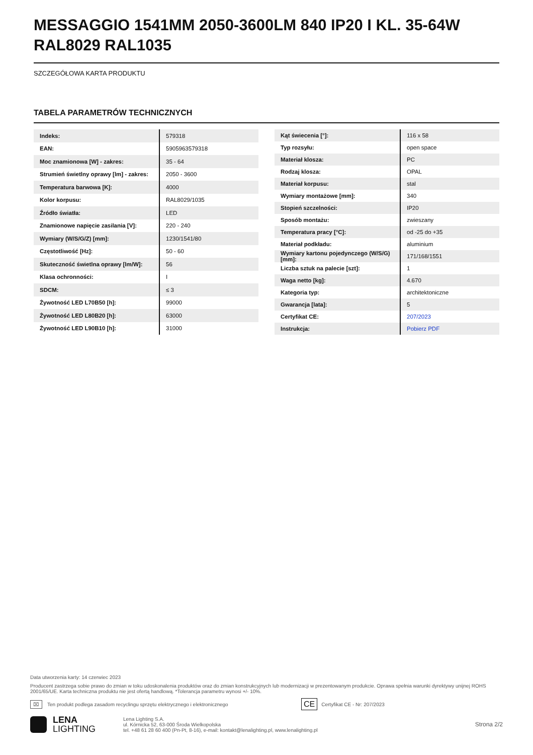MESSAGGIO 1541MM 2050-3600LM 840 IP20 I KL. 35-64W RAL8029 RAL1035
SZCZEGÓŁOWA KARTA PRODUKTU
TABELA PARAMETRÓW TECHNICZNYCH
| Indeks: | 579318 |
| EAN: | 5905963579318 |
| Moc znamionowa [W] - zakres: | 35 - 64 |
| Strumień świetlny oprawy [lm] - zakres: | 2050 - 3600 |
| Temperatura barwowa [K]: | 4000 |
| Kolor korpusu: | RAL8029/1035 |
| Źródło światła: | LED |
| Znamionowe napięcie zasilania [V]: | 220 - 240 |
| Wymiary (W/S/G/Z) [mm]: | 1230/1541/80 |
| Częstotliwość [Hz]: | 50 - 60 |
| Skuteczność świetlna oprawy [lm/W]: | 56 |
| Klasa ochronności: | I |
| SDCM: | ≤ 3 |
| Żywotność LED L70B50 [h]: | 99000 |
| Żywotność LED L80B20 [h]: | 63000 |
| Żywotność LED L90B10 [h]: | 31000 |
| Kąt świecenia [°]: | 116 x 58 |
| Typ rozsyłu: | open space |
| Materiał klosza: | PC |
| Rodzaj klosza: | OPAL |
| Materiał korpusu: | stal |
| Wymiary montażowe [mm]: | 340 |
| Stopień szczelności: | IP20 |
| Sposób montażu: | zwieszany |
| Temperatura pracy [°C]: | od -25 do +35 |
| Materiał podkładu: | aluminium |
| Wymiary kartonu pojedynczego (W/S/G) [mm]: | 171/168/1551 |
| Liczba sztuk na palecie [szt]: | 1 |
| Waga netto [kg]: | 4.670 |
| Kategoria typ: | architektoniczne |
| Gwarancja [lata]: | 5 |
| Certyfikat CE: | 207/2023 |
| Instrukcja: | Pobierz PDF |
Data utworzenia karty: 14 czerwiec 2023
Producent zastrzega sobie prawo do zmian w toku udoskonalenia produktów oraz do zmian konstrukcyjnych lub modernizacji w prezentowanym produkcie. Oprawa spełnia warunki dyrektywy unijnej ROHS 2001/65/UE. Karta techniczna produktu nie jest ofertą handlową. *Tolerancja parametru wynosi +/- 10%.
⌧ Ten produkt podlega zasadom recyclingu sprzętu elektrycznego i elektronicznego CE Certyfikat CE - Nr: 207/2023
LENA
LIGHTING
Lena Lighting S.A.
ul. Kórnicka 52, 63-000 Środa Wielkopolska
tel. +48 61 28 60 400 (Pn-Pt, 8-16), e-mail: kontakt@lenalighting.pl, www.lenalighting.pl
Strona 2/2